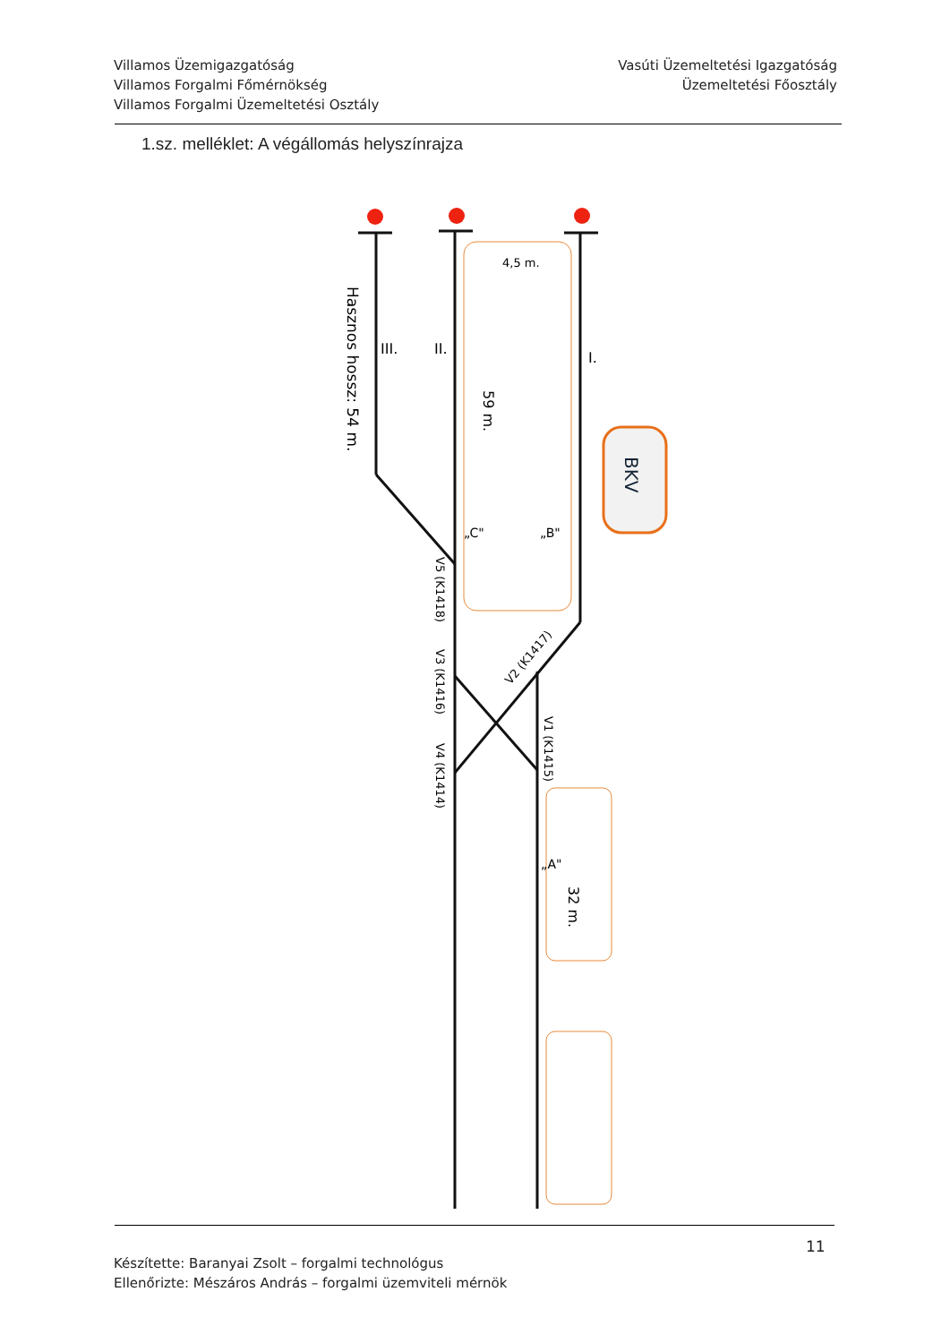Villamos Üzemigazgatóság
Villamos Forgalmi Főmérnökség
Villamos Forgalmi Üzemeltetési Osztály
Vasúti Üzemeltetési Igazgatóság
Üzemeltetési Főosztály
1.sz. melléklet: A végállomás helyszínrajza
4,5 m.
Hasznos hossz: 54 m.
III.
II.
I.
59 m.
BKV
„C"
„B"
V5 (K1418)
V3 (K1416)
V4 (K1414)
V1 (K1415)
V2 (K1417)
„A"
32 m.
11
Készítette: Baranyai Zsolt – forgalmi technológus
Ellenőrizte: Mészáros András – forgalmi üzemviteli mérnök